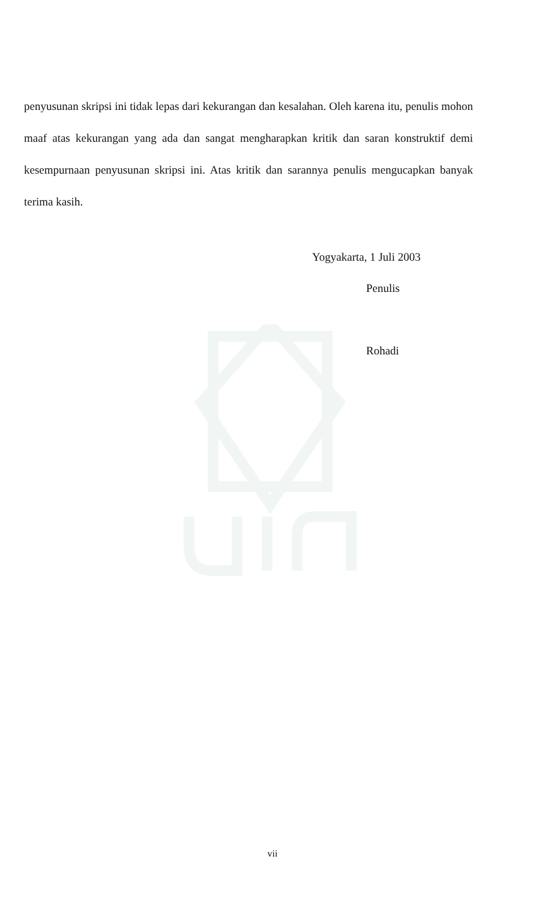penyusunan skripsi ini tidak lepas dari kekurangan dan kesalahan. Oleh karena itu, penulis mohon maaf atas kekurangan yang ada dan sangat mengharapkan kritik dan saran konstruktif demi kesempurnaan penyusunan skripsi ini. Atas kritik dan sarannya penulis mengucapkan banyak terima kasih.
Yogyakarta, 1 Juli 2003
Penulis
Rohadi
vii